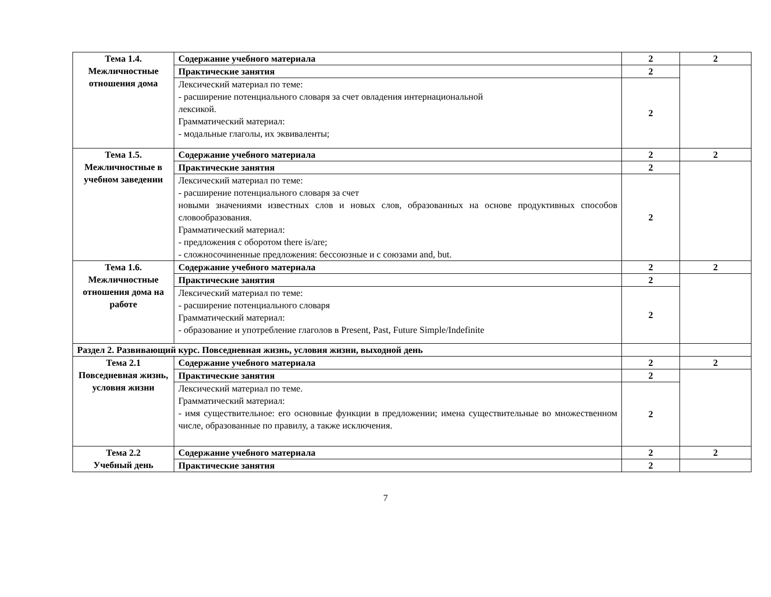| Тема 1.4. Межличностные отношения дома | Содержание учебного материала | 2 | 2 |
| | Практические занятия | 2 | |
| | Лексический материал по теме: - расширение потенциального словаря за счет овладения интернациональной лексикой. Грамматический материал: - модальные глаголы, их эквиваленты; | 2 | |
| Тема 1.5. Межличностные в учебном заведении | Содержание учебного материала | 2 | 2 |
| | Практические занятия | 2 | |
| | Лексический материал по теме: - расширение потенциального словаря за счет новыми значениями известных слов и новых слов, образованных на основе продуктивных способов словообразования. Грамматический материал: - предложения с оборотом there is/are; - сложносочиненные предложения: бессоюзные и с союзами and, but. | 2 | |
| Тема 1.6. Межличностные отношения дома на работе | Содержание учебного материала | 2 | 2 |
| | Практические занятия | 2 | |
| | Лексический материал по теме: - расширение потенциального словаря Грамматический материал: - образование и употребление глаголов в Present, Past, Future Simple/Indefinite | 2 | |
| Раздел 2. Развивающий курс. Повседневная жизнь, условия жизни, выходной день | | | |
| Тема 2.1 Повседневная жизнь, условия жизни | Содержание учебного материала | 2 | 2 |
| | Практические занятия | 2 | |
| | Лексический материал по теме. Грамматический материал: - имя существительное: его основные функции в предложении; имена существительные во множественном числе, образованные по правилу, а также исключения. | 2 | |
| Тема 2.2 Учебный день | Содержание учебного материала | 2 | 2 |
| | Практические занятия | 2 | |
7